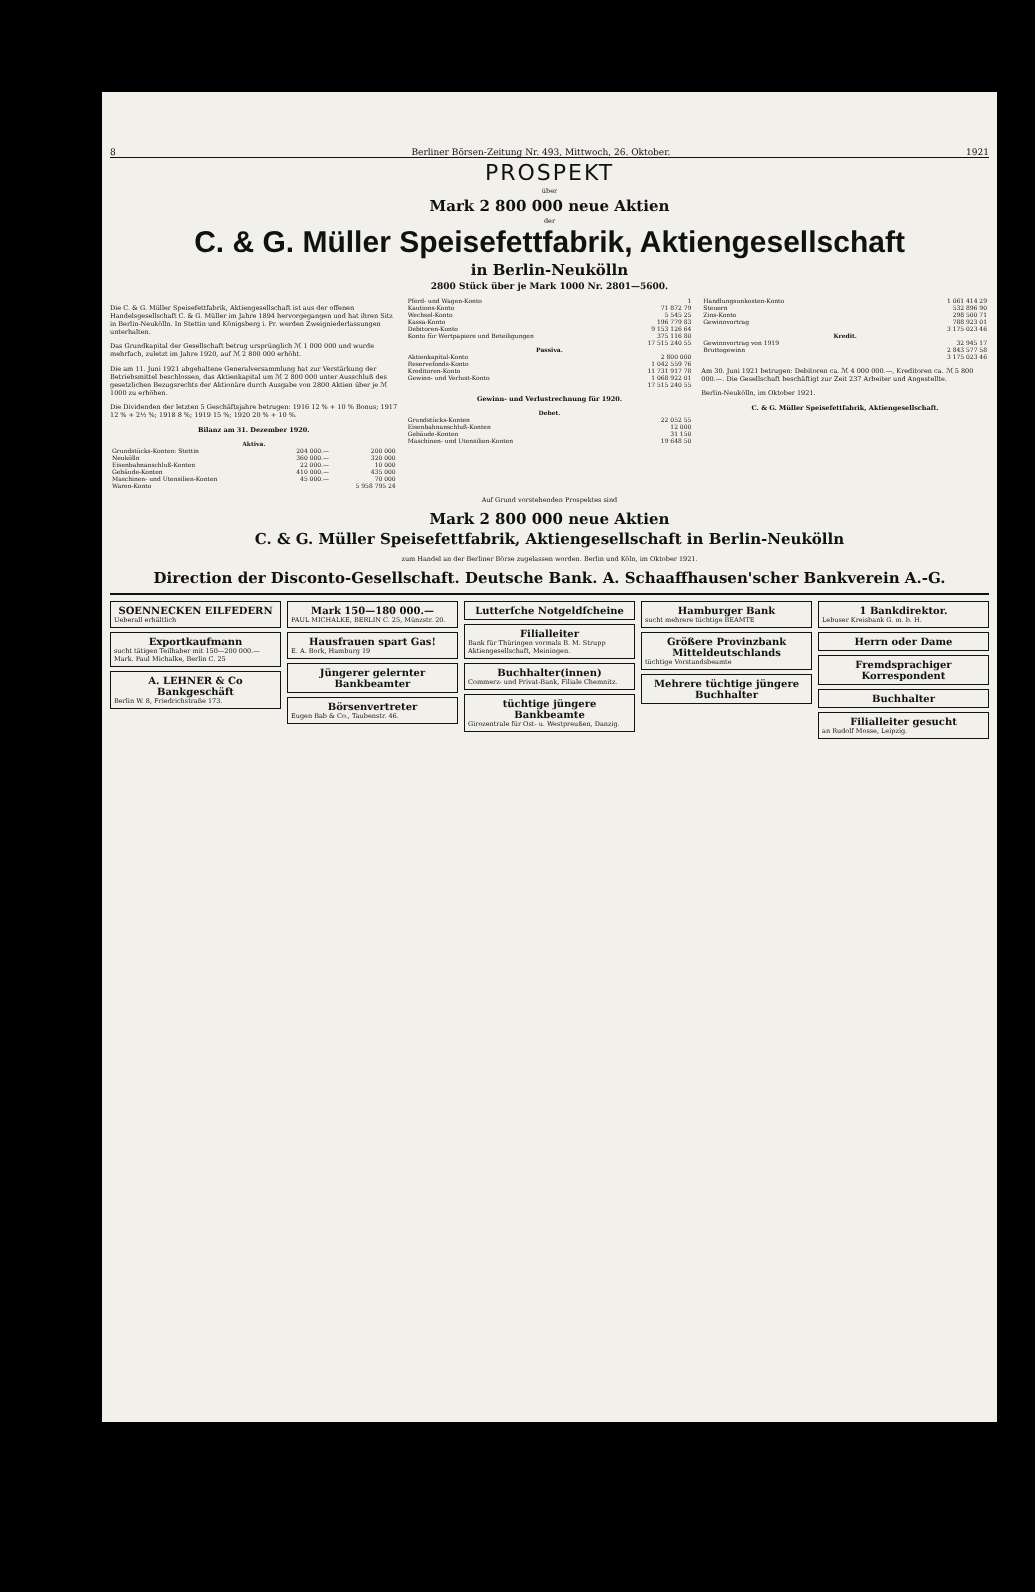8 Berliner Börsen-Zeitung Nr. 493, Mittwoch, 26. Oktober. 1921
PROSPEKT
über
Mark 2 800 000 neue Aktien
der
C. & G. Müller Speisefettfabrik, Aktiengesellschaft
in Berlin-Neukölln
2800 Stück über je Mark 1000 Nr. 2801—5600.
Die C. & G. Müller Speisefettfabrik, Aktiengesellschaft ist aus der offenen Handelsgesellschaft C. & G. Müller im Jahre 1894 hervorgegangen und hat ihren Sitz in Berlin-Neukölln. In Stettin und Königsberg i. Pr. werden Zweigniederlassungen unterhalten.
Das Grundkapital der Gesellschaft betrug ursprünglich ℳ 1 000 000 und wurde mehrfach, zuletzt im Jahre 1920, auf ℳ 2 800 000 erhöht.
Die am 11. Juni 1921 abgehaltene Generalversammlung hat zur Verstärkung der Betriebsmittel beschlossen, das Aktienkapital um ℳ 2 800 000 unter Ausschluß des gesetzlichen Bezugsrechts der Aktionäre durch Ausgabe von 2800 Aktien über je ℳ 1000 zu erhöhen.
Die Dividenden der letzten 5 Geschäftsjahre betrugen: 1916 12 % + 10 % Bonus; 1917 12 % + 2½ %; 1918 8 %; 1919 15 %; 1920 20 % + 10 %.
Bilanz am 31. Dezember 1920.
| Aktiva. | | |
| --- | --- | --- |
| Grundstücks-Konten: Stettin | 204 000.— | 200 000 |
| Neukölln | 360 000.— | 320 000 |
| Eisenbahnanschluß-Konten | 22 000.— | 10 000 |
| Gebäude-Konten | 410 000.— | 435 000 |
| Maschinen- und Utensilien-Konten | 45 000.— | 70 000 |
| Waren-Konto | | 5 958 795 24 |
| Pferd- und Wagen-Konto | 1 |
| Kautions-Konto | 71 872 79 |
| Wechsel-Konto | 5 545 25 |
| Kassa-Konto | 196 779 83 |
| Debitoren-Konto | 9 153 126 64 |
| Konto für Wertpapiere und Beteiligungen | 375 116 80 |
| | 17 515 240 55 |
| Passiva. | |
| Aktienkapital-Konto | 2 800 000 |
| Reservefonds-Konto | 1 042 559 76 |
| Kreditoren-Konto | 11 731 917 78 |
| Gewinn- und Verlust-Konto | 1 068 922 01 |
| | 17 515 240 55 |
Gewinn- und Verlustrechnung für 1920.
| Debet. | |
| --- | --- |
| Grundstücks-Konten | 22 052 55 |
| Eisenbahnanschluß-Konten | 12 000 |
| Gebäude-Konten | 31 150 |
| Maschinen- und Utensilien-Konten | 19 648 50 |
| Handlungsunkosten-Konto | 1 061 414 29 |
| Steuern | 532 896 90 |
| Zins-Konto | 298 500 71 |
| Gewinnvortrag | 788 923 01 |
| | 3 175 023 46 |
| Kredit. | |
| Gewinnvortrag von 1919 | 32 945 17 |
| Bruttogewinn | 2 843 577 58 |
| | 3 175 023 46 |
Am 30. Juni 1921 betrugen: Debitoren ca. ℳ 4 000 000.—, Kreditoren ca. ℳ 5 800 000.—. Die Gesellschaft beschäftigt zur Zeit 237 Arbeiter und Angestellte.
Berlin-Neukölln, im Oktober 1921.
C. & G. Müller Speisefettfabrik, Aktiengesellschaft.
Auf Grund vorstehenden Prospektes sind
Mark 2 800 000 neue Aktien
C. & G. Müller Speisefettfabrik, Aktiengesellschaft in Berlin-Neukölln
zum Handel an der Berliner Börse zugelassen worden. Berlin und Köln, im Oktober 1921.
Direction der Disconto-Gesellschaft. Deutsche Bank. A. Schaaffhausen'scher Bankverein A.-G.
SOENNECKEN EILFEDERN
Ueberall erhältlich
Exportkaufmann
sucht tätigen Teilhaber mit 150—200 000.— Mark. Paul Michalke, Berlin C. 25
A. LEHNER & Co Bankgeschäft
Berlin W. 8, Friedrichstraße 173.
Mark 150—180 000.—
PAUL MICHALKE, BERLIN C. 25, Münzstr. 20.
Hausfrauen spart Gas!
E. A. Bork, Hamburg 19
Jüngerer gelernter Bankbeamter
Börsenvertreter
Eugen Bab & Co., Taubenstr. 46.
Lutterſche Notgeldſcheine
Filialleiter
Bank für Thüringen vormals B. M. Strupp Aktiengesellschaft, Meiningen.
Buchhalter(innen)
Commerz- und Privat-Bank, Filiale Chemnitz.
tüchtige jüngere Bankbeamte
Girozentrale für Ost- u. Westpreußen, Danzig.
Hamburger Bank
sucht mehrere tüchtige BEAMTE
Größere Provinzbank Mitteldeutschlands
tüchtige Vorstandsbeamte
Mehrere tüchtige jüngere Buchhalter
1 Bankdirektor.
Lebuser Kreisbank G. m. b. H.
Herrn oder Dame
Fremdsprachiger Korrespondent
Buchhalter
Filialleiter gesucht
an Rudolf Mosse, Leipzig.